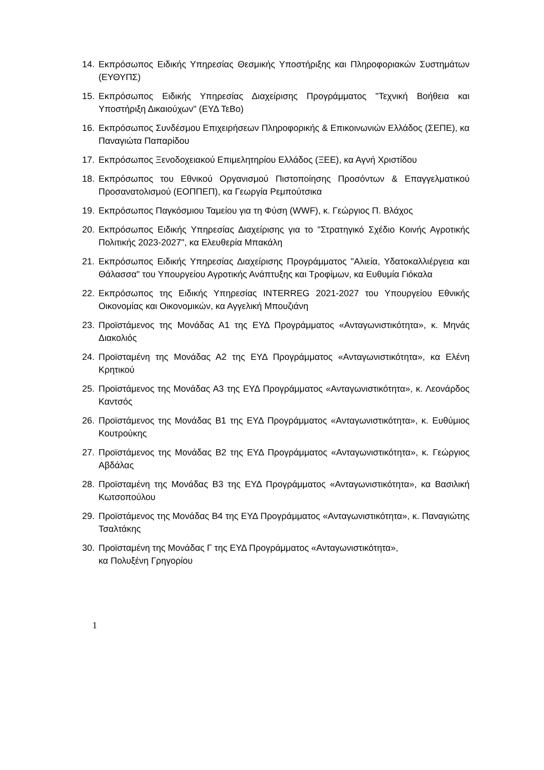14. Εκπρόσωπος Ειδικής Υπηρεσίας Θεσμικής Υποστήριξης και Πληροφοριακών Συστημάτων (ΕΥΘΥΠΣ)
15. Εκπρόσωπος Ειδικής Υπηρεσίας Διαχείρισης Προγράμματος "Τεχνική Βοήθεια και Υποστήριξη Δικαιούχων" (ΕΥΔ ΤεΒο)
16. Εκπρόσωπος Συνδέσμου Επιχειρήσεων Πληροφορικής & Επικοινωνιών Ελλάδος (ΣΕΠΕ), κα Παναγιώτα Παπαρίδου
17. Εκπρόσωπος Ξενοδοχειακού Επιμελητηρίου Ελλάδος (ΞΕΕ), κα Αγνή Χριστίδου
18. Εκπρόσωπος του Εθνικού Οργανισμού Πιστοποίησης Προσόντων & Επαγγελματικού Προσανατολισμού (ΕΟΠΠΕΠ), κα Γεωργία Ρεμπούτσικα
19. Εκπρόσωπος Παγκόσμιου Ταμείου για τη Φύση (WWF), κ. Γεώργιος Π. Βλάχος
20. Εκπρόσωπος Ειδικής Υπηρεσίας Διαχείρισης για το "Στρατηγικό Σχέδιο Κοινής Αγροτικής Πολιτικής 2023-2027", κα Ελευθερία Μπακάλη
21. Εκπρόσωπος Ειδικής Υπηρεσίας Διαχείρισης Προγράμματος "Αλιεία, Υδατοκαλλιέργεια και Θάλασσα" του Υπουργείου Αγροτικής Ανάπτυξης και Τροφίμων, κα Ευθυμία Γιόκαλα
22. Εκπρόσωπος της Ειδικής Υπηρεσίας INTERREG 2021-2027 του Υπουργείου Εθνικής Οικονομίας και Οικονομικών, κα Αγγελική Μπουζιάνη
23. Προϊστάμενος της Μονάδας Α1 της ΕΥΔ Προγράμματος «Ανταγωνιστικότητα», κ. Μηνάς Διακολιός
24. Προϊσταμένη της Μονάδας Α2 της ΕΥΔ Προγράμματος «Ανταγωνιστικότητα», κα Ελένη Κρητικού
25. Προϊστάμενος της Μονάδας Α3 της ΕΥΔ Προγράμματος «Ανταγωνιστικότητα», κ. Λεονάρδος Καντσός
26. Προϊστάμενος της Μονάδας Β1 της ΕΥΔ Προγράμματος «Ανταγωνιστικότητα», κ. Ευθύμιος Κουτρούκης
27. Προϊστάμενος της Μονάδας Β2 της ΕΥΔ Προγράμματος «Ανταγωνιστικότητα», κ. Γεώργιος Αβδάλας
28. Προϊσταμένη της Μονάδας Β3 της ΕΥΔ Προγράμματος «Ανταγωνιστικότητα», κα Βασιλική Κωτσοπούλου
29. Προϊστάμενος της Μονάδας Β4 της ΕΥΔ Προγράμματος «Ανταγωνιστικότητα», κ. Παναγιώτης Τσαλτάκης
30. Προϊσταμένη της Μονάδας Γ της ΕΥΔ Προγράμματος «Ανταγωνιστικότητα»,
κα Πολυξένη Γρηγορίου
1